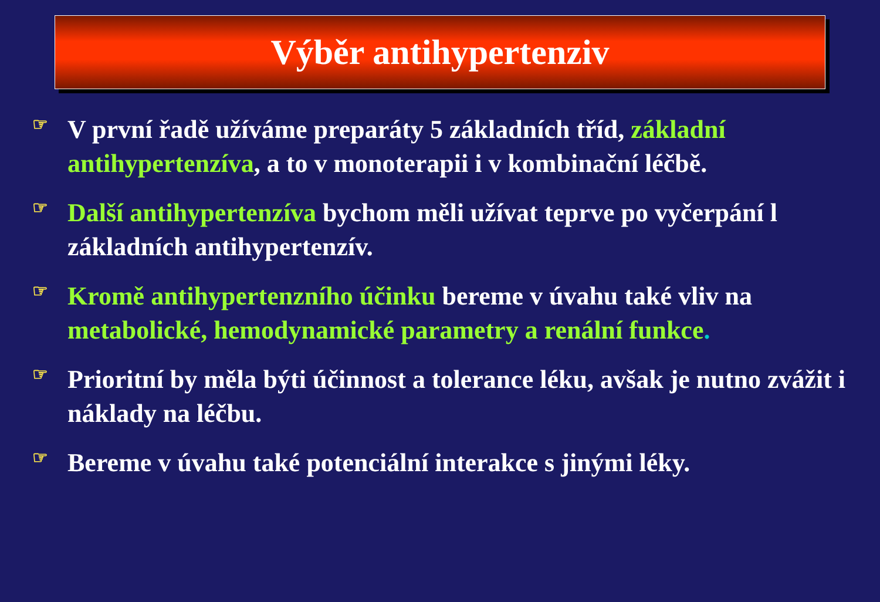Výběr antihypertenziv
☞ V první řadě užíváme preparáty 5 základních tříd, základní antihypertenzíva, a to v monoterapii i v kombinační léčbě.
☞ Další antihypertenzíva bychom měli užívat teprve po vyčerpání l základních antihypertenzív.
☞ Kromě antihypertenzního účinku bereme v úvahu také vliv na metabolické, hemodynamické parametry a renální funkce.
☞ Prioritní by měla býti účinnost a tolerance léku, avšak je nutno zvážit i náklady na léčbu.
☞ Bereme v úvahu také potenciální interakce s jinými léky.